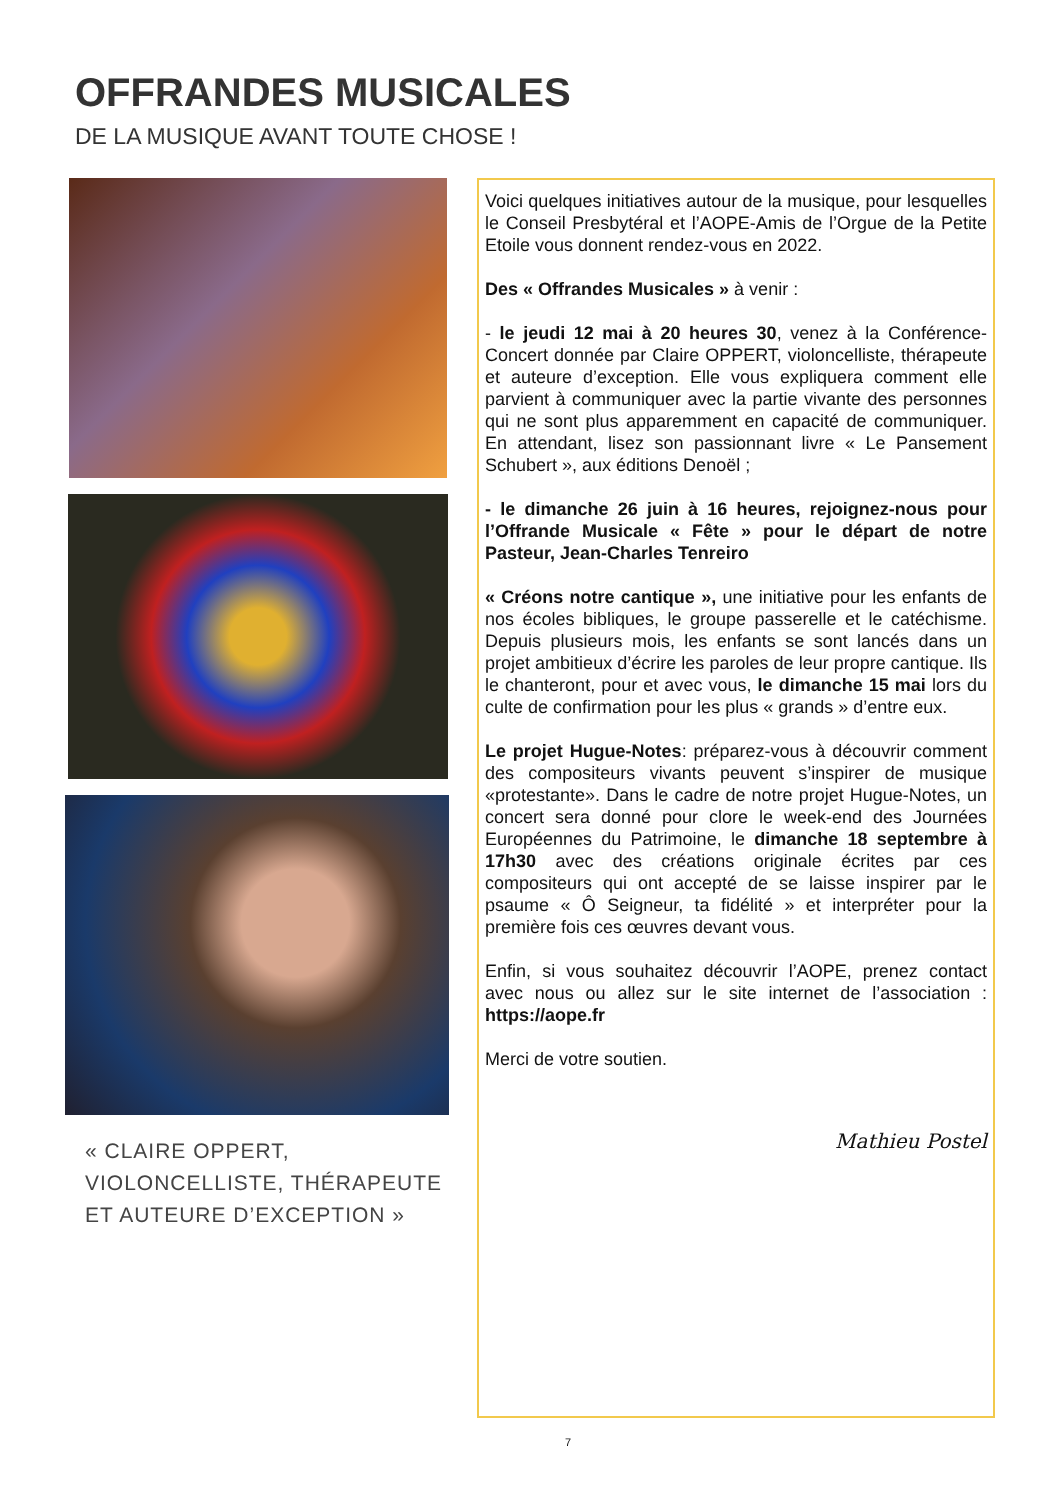OFFRANDES MUSICALES
DE LA MUSIQUE AVANT TOUTE CHOSE !
« CLAIRE OPPERT,
VIOLONCELLISTE, THÉRAPEUTE
ET AUTEURE D’EXCEPTION »
Voici quelques initiatives autour de la musique, pour lesquelles le Conseil Presbytéral et l’AOPE-Amis de l’Orgue de la Petite Etoile vous donnent rendez-vous en 2022.
Des « Offrandes Musicales » à venir :
- le jeudi 12 mai à 20 heures 30, venez à la Conférence-Concert donnée par Claire OPPERT, violoncelliste, thérapeute et auteure d’exception. Elle vous expliquera comment elle parvient à communiquer avec la partie vivante des personnes qui ne sont plus apparemment en capacité de communiquer. En attendant, lisez son passionnant livre « Le Pansement Schubert », aux éditions Denoël ;
- le dimanche 26 juin à 16 heures, rejoignez-nous pour l’Offrande Musicale « Fête » pour le départ de notre Pasteur, Jean-Charles Tenreiro
« Créons notre cantique », une initiative pour les enfants de nos écoles bibliques, le groupe passerelle et le catéchisme. Depuis plusieurs mois, les enfants se sont lancés dans un projet ambitieux d’écrire les paroles de leur propre cantique. Ils le chanteront, pour et avec vous, le dimanche 15 mai lors du culte de confirmation pour les plus « grands » d’entre eux.
Le projet Hugue-Notes: préparez-vous à découvrir comment des compositeurs vivants peuvent s’inspirer de musique «protestante». Dans le cadre de notre projet Hugue-Notes, un concert sera donné pour clore le week-end des Journées Européennes du Patrimoine, le dimanche 18 septembre à 17h30 avec des créations originale écrites par ces compositeurs qui ont accepté de se laisse inspirer par le psaume « Ô Seigneur, ta fidélité » et interpréter pour la première fois ces œuvres devant vous.
Enfin, si vous souhaitez découvrir l’AOPE, prenez contact avec nous ou allez sur le site internet de l’association : https://aope.fr
Merci de votre soutien.
Mathieu Postel
7